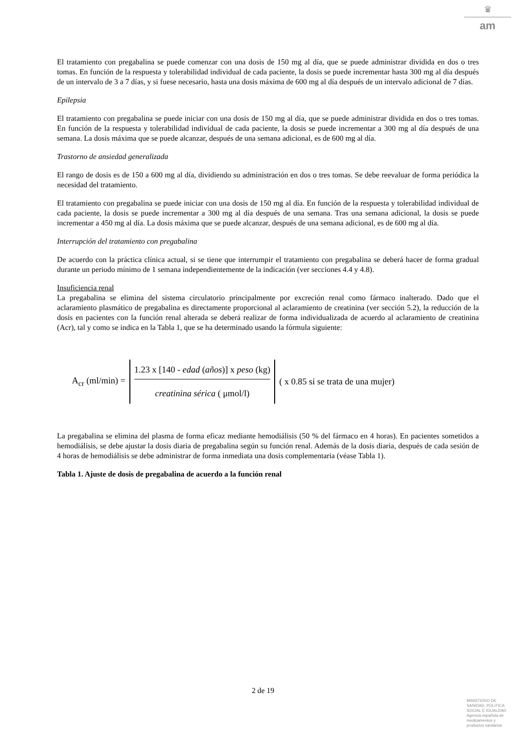♛
am
El tratamiento con pregabalina se puede comenzar con una dosis de 150 mg al día, que se puede administrar dividida en dos o tres tomas. En función de la respuesta y tolerabilidad individual de cada paciente, la dosis se puede incrementar hasta 300 mg al día después de un intervalo de 3 a 7 días, y si fuese necesario, hasta una dosis máxima de 600 mg al día después de un intervalo adicional de 7 días.
Epilepsia
El tratamiento con pregabalina se puede iniciar con una dosis de 150 mg al día, que se puede administrar dividida en dos o tres tomas. En función de la respuesta y tolerabilidad individual de cada paciente, la dosis se puede incrementar a 300 mg al día después de una semana. La dosis máxima que se puede alcanzar, después de una semana adicional, es de 600 mg al día.
Trastorno de ansiedad generalizada
El rango de dosis es de 150 a 600 mg al día, dividiendo su administración en dos o tres tomas. Se debe reevaluar de forma periódica la necesidad del tratamiento.
El tratamiento con pregabalina se puede iniciar con una dosis de 150 mg al día. En función de la respuesta y tolerabilidad individual de cada paciente, la dosis se puede incrementar a 300 mg al día después de una semana. Tras una semana adicional, la dosis se puede incrementar a 450 mg al día. La dosis máxima que se puede alcanzar, después de una semana adicional, es de 600 mg al día.
Interrupción del tratamiento con pregabalina
De acuerdo con la práctica clínica actual, si se tiene que interrumpir el tratamiento con pregabalina se deberá hacer de forma gradual durante un periodo mínimo de 1 semana independientemente de la indicación (ver secciones 4.4 y 4.8).
Insuficiencia renal
La pregabalina se elimina del sistema circulatorio principalmente por excreción renal como fármaco inalterado. Dado que el aclaramiento plasmático de pregabalina es directamente proporcional al aclaramiento de creatinina (ver sección 5.2), la reducción de la dosis en pacientes con la función renal alterada se deberá realizar de forma individualizada de acuerdo al aclaramiento de creatinina (Acr), tal y como se indica en la Tabla 1, que se ha determinado usando la fórmula siguiente:
A<sub>cr</sub> (ml/min) =
1.23 x [140 - edad (años)] x peso (kg)
creatinina sérica ( μmol/l)
( x 0.85 si se trata de una mujer)
La pregabalina se elimina del plasma de forma eficaz mediante hemodiálisis (50 % del fármaco en 4 horas). En pacientes sometidos a hemodiálisis, se debe ajustar la dosis diaria de pregabalina según su función renal. Además de la dosis diaria, después de cada sesión de 4 horas de hemodiálisis se debe administrar de forma inmediata una dosis complementaria (véase Tabla 1).
Tabla 1. Ajuste de dosis de pregabalina de acuerdo a la función renal
2 de 19
MINISTERIO DE
SANIDAD, POLITICA
SOCIAL E IGUALDAD
Agencia española de
medicamentos y
productos sanitarios